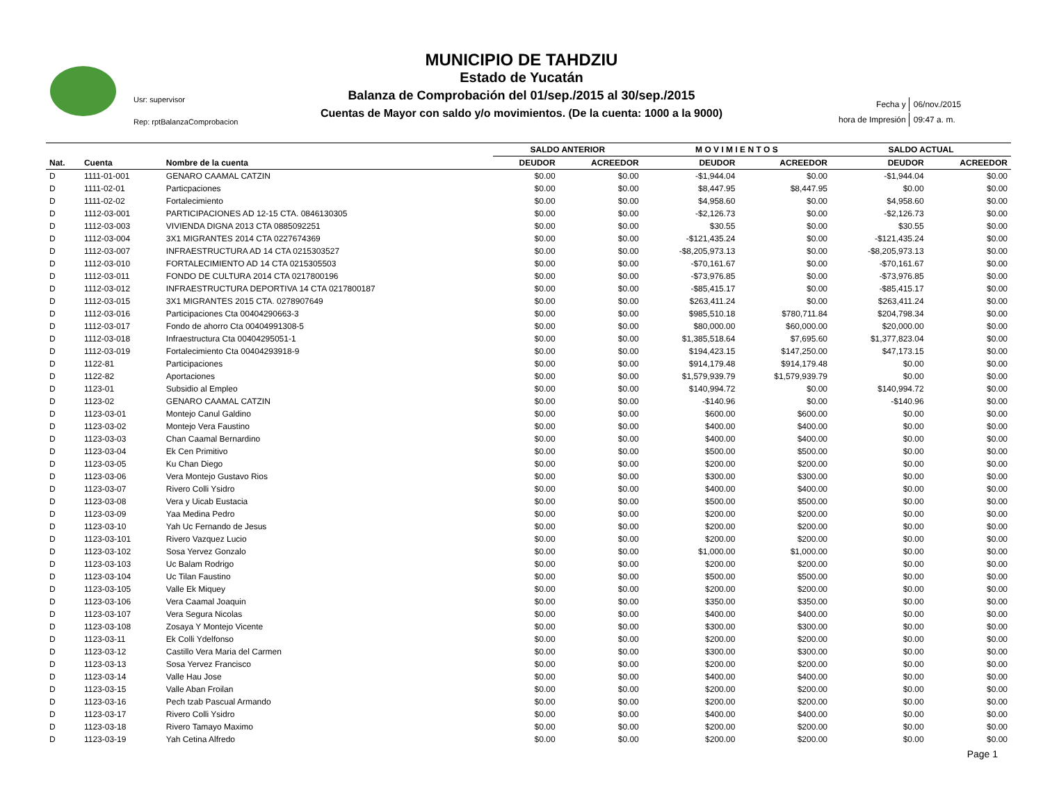Usr: supervisor
Rep: rptBalanzaComprobacion
MUNICIPIO DE TAHDZIU
Estado de Yucatán
Balanza de Comprobación del 01/sep./2015 al 30/sep./2015
Cuentas de Mayor con saldo y/o movimientos. (De la cuenta: 1000 a la 9000)
| Fecha y | 06/nov./2015 |
| hora de Impresión | 09:47 a. m. |
| | | | SALDO ANTERIOR | | M O V I M I E N T O S | | SALDO ACTUAL | |
| --- | --- | --- | --- | --- | --- | --- | --- | --- |
| Nat. | Cuenta | Nombre de la cuenta | DEUDOR | ACREEDOR | DEUDOR | ACREEDOR | DEUDOR | ACREEDOR |
| D | 1111-01-001 | GENARO CAAMAL CATZIN | $0.00 | $0.00 | -$1,944.04 | $0.00 | -$1,944.04 | $0.00 |
| D | 1111-02-01 | Particpaciones | $0.00 | $0.00 | $8,447.95 | $8,447.95 | $0.00 | $0.00 |
| D | 1111-02-02 | Fortalecimiento | $0.00 | $0.00 | $4,958.60 | $0.00 | $4,958.60 | $0.00 |
| D | 1112-03-001 | PARTICIPACIONES AD 12-15 CTA. 0846130305 | $0.00 | $0.00 | -$2,126.73 | $0.00 | -$2,126.73 | $0.00 |
| D | 1112-03-003 | VIVIENDA DIGNA 2013 CTA 0885092251 | $0.00 | $0.00 | $30.55 | $0.00 | $30.55 | $0.00 |
| D | 1112-03-004 | 3X1 MIGRANTES 2014 CTA 0227674369 | $0.00 | $0.00 | -$121,435.24 | $0.00 | -$121,435.24 | $0.00 |
| D | 1112-03-007 | INFRAESTRUCTURA AD 14 CTA 0215303527 | $0.00 | $0.00 | -$8,205,973.13 | $0.00 | -$8,205,973.13 | $0.00 |
| D | 1112-03-010 | FORTALECIMIENTO AD 14 CTA 0215305503 | $0.00 | $0.00 | -$70,161.67 | $0.00 | -$70,161.67 | $0.00 |
| D | 1112-03-011 | FONDO DE CULTURA 2014 CTA 0217800196 | $0.00 | $0.00 | -$73,976.85 | $0.00 | -$73,976.85 | $0.00 |
| D | 1112-03-012 | INFRAESTRUCTURA DEPORTIVA 14 CTA 0217800187 | $0.00 | $0.00 | -$85,415.17 | $0.00 | -$85,415.17 | $0.00 |
| D | 1112-03-015 | 3X1 MIGRANTES 2015 CTA. 0278907649 | $0.00 | $0.00 | $263,411.24 | $0.00 | $263,411.24 | $0.00 |
| D | 1112-03-016 | Participaciones Cta 00404290663-3 | $0.00 | $0.00 | $985,510.18 | $780,711.84 | $204,798.34 | $0.00 |
| D | 1112-03-017 | Fondo de ahorro Cta 00404991308-5 | $0.00 | $0.00 | $80,000.00 | $60,000.00 | $20,000.00 | $0.00 |
| D | 1112-03-018 | Infraestructura Cta 00404295051-1 | $0.00 | $0.00 | $1,385,518.64 | $7,695.60 | $1,377,823.04 | $0.00 |
| D | 1112-03-019 | Fortalecimiento Cta 00404293918-9 | $0.00 | $0.00 | $194,423.15 | $147,250.00 | $47,173.15 | $0.00 |
| D | 1122-81 | Participaciones | $0.00 | $0.00 | $914,179.48 | $914,179.48 | $0.00 | $0.00 |
| D | 1122-82 | Aportaciones | $0.00 | $0.00 | $1,579,939.79 | $1,579,939.79 | $0.00 | $0.00 |
| D | 1123-01 | Subsidio al Empleo | $0.00 | $0.00 | $140,994.72 | $0.00 | $140,994.72 | $0.00 |
| D | 1123-02 | GENARO CAAMAL CATZIN | $0.00 | $0.00 | -$140.96 | $0.00 | -$140.96 | $0.00 |
| D | 1123-03-01 | Montejo Canul Galdino | $0.00 | $0.00 | $600.00 | $600.00 | $0.00 | $0.00 |
| D | 1123-03-02 | Montejo Vera Faustino | $0.00 | $0.00 | $400.00 | $400.00 | $0.00 | $0.00 |
| D | 1123-03-03 | Chan Caamal Bernardino | $0.00 | $0.00 | $400.00 | $400.00 | $0.00 | $0.00 |
| D | 1123-03-04 | Ek Cen Primitivo | $0.00 | $0.00 | $500.00 | $500.00 | $0.00 | $0.00 |
| D | 1123-03-05 | Ku Chan Diego | $0.00 | $0.00 | $200.00 | $200.00 | $0.00 | $0.00 |
| D | 1123-03-06 | Vera Montejo Gustavo Rios | $0.00 | $0.00 | $300.00 | $300.00 | $0.00 | $0.00 |
| D | 1123-03-07 | Rivero Colli Ysidro | $0.00 | $0.00 | $400.00 | $400.00 | $0.00 | $0.00 |
| D | 1123-03-08 | Vera y Uicab Eustacia | $0.00 | $0.00 | $500.00 | $500.00 | $0.00 | $0.00 |
| D | 1123-03-09 | Yaa Medina Pedro | $0.00 | $0.00 | $200.00 | $200.00 | $0.00 | $0.00 |
| D | 1123-03-10 | Yah Uc Fernando de Jesus | $0.00 | $0.00 | $200.00 | $200.00 | $0.00 | $0.00 |
| D | 1123-03-101 | Rivero Vazquez Lucio | $0.00 | $0.00 | $200.00 | $200.00 | $0.00 | $0.00 |
| D | 1123-03-102 | Sosa Yervez Gonzalo | $0.00 | $0.00 | $1,000.00 | $1,000.00 | $0.00 | $0.00 |
| D | 1123-03-103 | Uc Balam Rodrigo | $0.00 | $0.00 | $200.00 | $200.00 | $0.00 | $0.00 |
| D | 1123-03-104 | Uc Tilan Faustino | $0.00 | $0.00 | $500.00 | $500.00 | $0.00 | $0.00 |
| D | 1123-03-105 | Valle Ek Miquey | $0.00 | $0.00 | $200.00 | $200.00 | $0.00 | $0.00 |
| D | 1123-03-106 | Vera Caamal Joaquin | $0.00 | $0.00 | $350.00 | $350.00 | $0.00 | $0.00 |
| D | 1123-03-107 | Vera Segura Nicolas | $0.00 | $0.00 | $400.00 | $400.00 | $0.00 | $0.00 |
| D | 1123-03-108 | Zosaya Y Montejo Vicente | $0.00 | $0.00 | $300.00 | $300.00 | $0.00 | $0.00 |
| D | 1123-03-11 | Ek Colli Ydelfonso | $0.00 | $0.00 | $200.00 | $200.00 | $0.00 | $0.00 |
| D | 1123-03-12 | Castillo Vera Maria del Carmen | $0.00 | $0.00 | $300.00 | $300.00 | $0.00 | $0.00 |
| D | 1123-03-13 | Sosa Yervez Francisco | $0.00 | $0.00 | $200.00 | $200.00 | $0.00 | $0.00 |
| D | 1123-03-14 | Valle Hau Jose | $0.00 | $0.00 | $400.00 | $400.00 | $0.00 | $0.00 |
| D | 1123-03-15 | Valle Aban Froilan | $0.00 | $0.00 | $200.00 | $200.00 | $0.00 | $0.00 |
| D | 1123-03-16 | Pech tzab Pascual Armando | $0.00 | $0.00 | $200.00 | $200.00 | $0.00 | $0.00 |
| D | 1123-03-17 | Rivero Colli Ysidro | $0.00 | $0.00 | $400.00 | $400.00 | $0.00 | $0.00 |
| D | 1123-03-18 | Rivero Tamayo Maximo | $0.00 | $0.00 | $200.00 | $200.00 | $0.00 | $0.00 |
| D | 1123-03-19 | Yah Cetina Alfredo | $0.00 | $0.00 | $200.00 | $200.00 | $0.00 | $0.00 |
Page 1